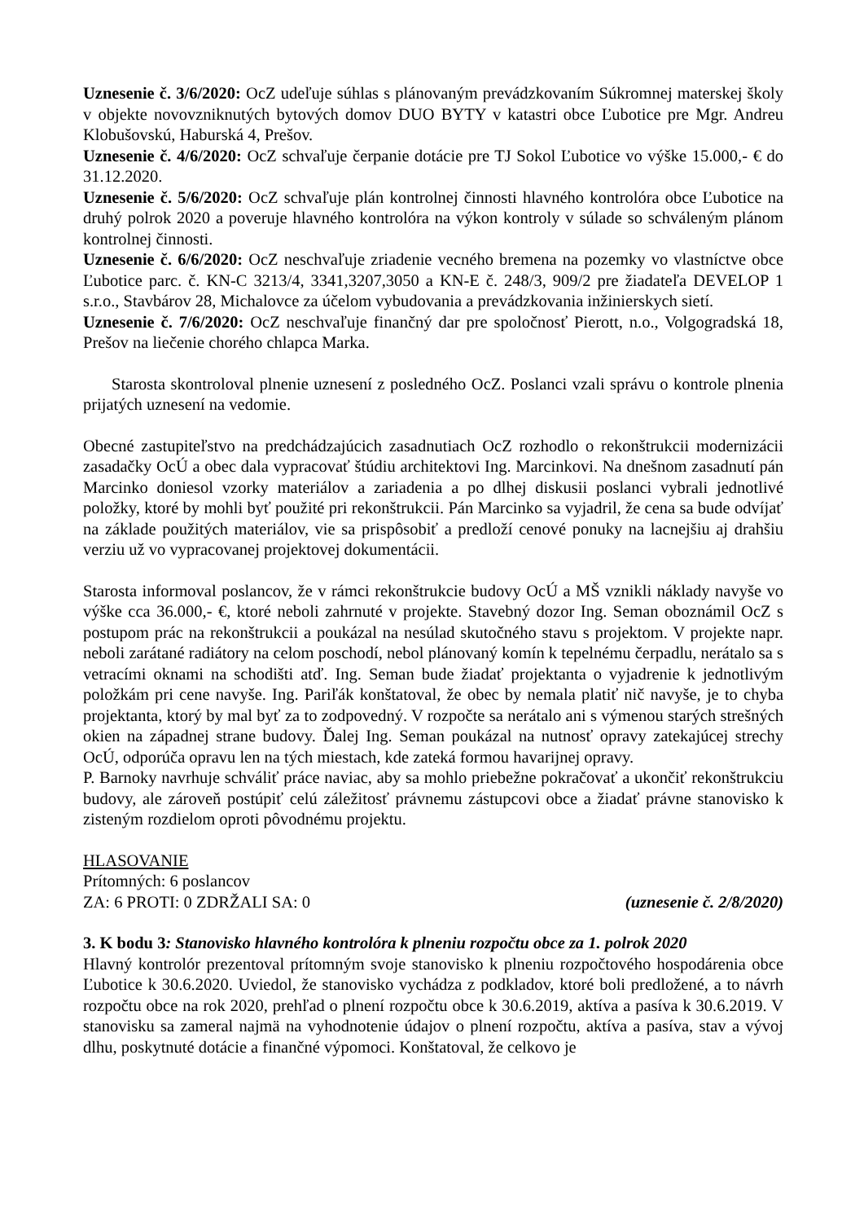Uznesenie č. 3/6/2020: OcZ udeľuje súhlas s plánovaným prevádzkovaním Súkromnej materskej školy v objekte novovzniknutých bytových domov DUO BYTY v katastri obce Ľubotice pre Mgr. Andreu Klobušovskú, Haburská 4, Prešov.
Uznesenie č. 4/6/2020: OcZ schvaľuje čerpanie dotácie pre TJ Sokol Ľubotice vo výške 15.000,- € do 31.12.2020.
Uznesenie č. 5/6/2020: OcZ schvaľuje plán kontrolnej činnosti hlavného kontrolóra obce Ľubotice na druhý polrok 2020 a poveruje hlavného kontrolóra na výkon kontroly v súlade so schváleným plánom kontrolnej činnosti.
Uznesenie č. 6/6/2020: OcZ neschvaľuje zriadenie vecného bremena na pozemky vo vlastníctve obce Ľubotice parc. č. KN-C 3213/4, 3341,3207,3050 a KN-E č. 248/3, 909/2 pre žiadateľa DEVELOP 1 s.r.o., Stavbárov 28, Michalovce za účelom vybudovania a prevádzkovania inžinierskych sietí.
Uznesenie č. 7/6/2020: OcZ neschvaľuje finančný dar pre spoločnosť Pierott, n.o., Volgogradská 18, Prešov na liečenie chorého chlapca Marka.
Starosta skontroloval plnenie uznesení z posledného OcZ. Poslanci vzali správu o kontrole plnenia prijatých uznesení na vedomie.
Obecné zastupiteľstvo na predchádzajúcich zasadnutiach OcZ rozhodlo o rekonštrukcii modernizácii zasadačky OcÚ a obec dala vypracovať štúdiu architektovi Ing. Marcinkovi. Na dnešnom zasadnutí pán Marcinko doniesol vzorky materiálov a zariadenia a po dlhej diskusii poslanci vybrali jednotlivé položky, ktoré by mohli byť použité pri rekonštrukcii. Pán Marcinko sa vyjadril, že cena sa bude odvíjať na základe použitých materiálov, vie sa prispôsobiť a predloží cenové ponuky na lacnejšiu aj drahšiu verziu už vo vypracovanej projektovej dokumentácii.
Starosta informoval poslancov, že v rámci rekonštrukcie budovy OcÚ a MŠ vznikli náklady navyše vo výške cca 36.000,- €, ktoré neboli zahrnuté v projekte. Stavebný dozor Ing. Seman oboznámil OcZ s postupom prác na rekonštrukcii a poukázal na nesúlad skutočného stavu s projektom. V projekte napr. neboli zarátané radiátory na celom poschodí, nebol plánovaný komín k tepelnému čerpadlu, nerátalo sa s vetracími oknami na schodišti atď. Ing. Seman bude žiadať projektanta o vyjadrenie k jednotlivým položkám pri cene navyše. Ing. Pariľák konštatoval, že obec by nemala platiť nič navyše, je to chyba projektanta, ktorý by mal byť za to zodpovedný. V rozpočte sa nerátalo ani s výmenou starých strešných okien na západnej strane budovy. Ďalej Ing. Seman poukázal na nutnosť opravy zatekajúcej strechy OcÚ, odporúča opravu len na tých miestach, kde zateká formou havarijnej opravy.
P. Barnoky navrhuje schváliť práce naviac, aby sa mohlo priebežne pokračovať a ukončiť rekonštrukciu budovy, ale zároveň postúpiť celú záležitosť právnemu zástupcovi obce a žiadať právne stanovisko k zisteným rozdielom oproti pôvodnému projektu.
HLASOVANIE
Prítomných: 6 poslancov
ZA: 6 PROTI: 0 ZDRŽALI SA: 0 (uznesenie č. 2/8/2020)
3. K bodu 3: Stanovisko hlavného kontrolóra k plneniu rozpočtu obce za 1. polrok 2020
Hlavný kontrolór prezentoval prítomným svoje stanovisko k plneniu rozpočtového hospodárenia obce Ľubotice k 30.6.2020. Uviedol, že stanovisko vychádza z podkladov, ktoré boli predložené, a to návrh rozpočtu obce na rok 2020, prehľad o plnení rozpočtu obce k 30.6.2019, aktíva a pasíva k 30.6.2019. V stanovisku sa zameral najmä na vyhodnotenie údajov o plnení rozpočtu, aktíva a pasíva, stav a vývoj dlhu, poskytnuté dotácie a finančné výpomoci. Konštatoval, že celkovo je